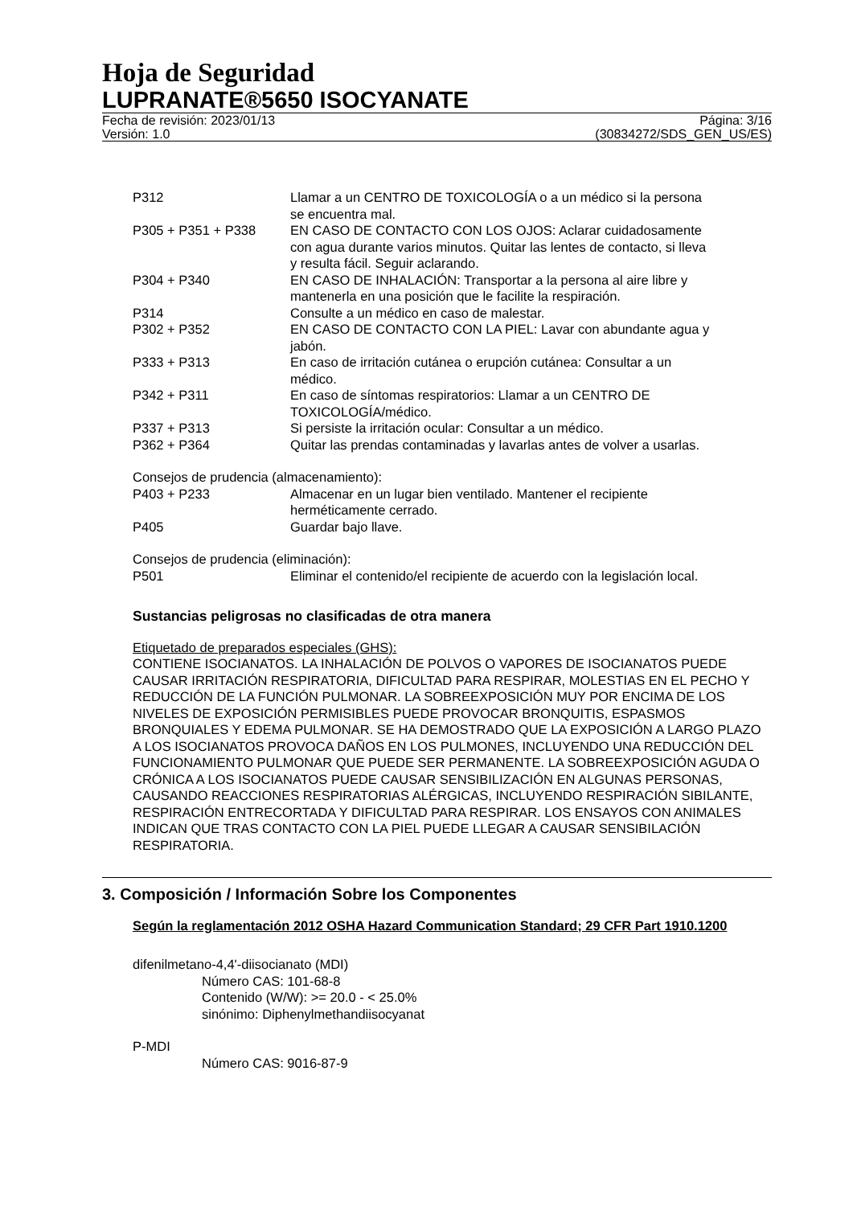Hoja de Seguridad
LUPRANATE®5650 ISOCYANATE
Fecha de revisión: 2023/01/13 Página: 3/16
Versión: 1.0 (30834272/SDS_GEN_US/ES)
| P312 | Llamar a un CENTRO DE TOXICOLOGÍA o a un médico si la persona se encuentra mal. |
| P305 + P351 + P338 | EN CASO DE CONTACTO CON LOS OJOS: Aclarar cuidadosamente con agua durante varios minutos. Quitar las lentes de contacto, si lleva y resulta fácil. Seguir aclarando. |
| P304 + P340 | EN CASO DE INHALACIÓN: Transportar a la persona al aire libre y mantenerla en una posición que le facilite la respiración. |
| P314 | Consulte a un médico en caso de malestar. |
| P302 + P352 | EN CASO DE CONTACTO CON LA PIEL: Lavar con abundante agua y jabón. |
| P333 + P313 | En caso de irritación cutánea o erupción cutánea: Consultar a un médico. |
| P342 + P311 | En caso de síntomas respiratorios: Llamar a un CENTRO DE TOXICOLOGÍA/médico. |
| P337 + P313 | Si persiste la irritación ocular: Consultar a un médico. |
| P362 + P364 | Quitar las prendas contaminadas y lavarlas antes de volver a usarlas. |
Consejos de prudencia (almacenamiento):
| P403 + P233 | Almacenar en un lugar bien ventilado. Mantener el recipiente herméticamente cerrado. |
| P405 | Guardar bajo llave. |
Consejos de prudencia (eliminación):
| P501 | Eliminar el contenido/el recipiente de acuerdo con la legislación local. |
Sustancias peligrosas no clasificadas de otra manera
Etiquetado de preparados especiales (GHS):
CONTIENE ISOCIANATOS. LA INHALACIÓN DE POLVOS O VAPORES DE ISOCIANATOS PUEDE CAUSAR IRRITACIÓN RESPIRATORIA, DIFICULTAD PARA RESPIRAR, MOLESTIAS EN EL PECHO Y REDUCCIÓN DE LA FUNCIÓN PULMONAR. LA SOBREEXPOSICIÓN MUY POR ENCIMA DE LOS NIVELES DE EXPOSICIÓN PERMISIBLES PUEDE PROVOCAR BRONQUITIS, ESPASMOS BRONQUIALES Y EDEMA PULMONAR. SE HA DEMOSTRADO QUE LA EXPOSICIÓN A LARGO PLAZO A LOS ISOCIANATOS PROVOCA DAÑOS EN LOS PULMONES, INCLUYENDO UNA REDUCCIÓN DEL FUNCIONAMIENTO PULMONAR QUE PUEDE SER PERMANENTE. LA SOBREEXPOSICIÓN AGUDA O CRÓNICA A LOS ISOCIANATOS PUEDE CAUSAR SENSIBILIZACIÓN EN ALGUNAS PERSONAS, CAUSANDO REACCIONES RESPIRATORIAS ALÉRGICAS, INCLUYENDO RESPIRACIÓN SIBILANTE, RESPIRACIÓN ENTRECORTADA Y DIFICULTAD PARA RESPIRAR. LOS ENSAYOS CON ANIMALES INDICAN QUE TRAS CONTACTO CON LA PIEL PUEDE LLEGAR A CAUSAR SENSIBILACIÓN RESPIRATORIA.
3. Composición / Información Sobre los Componentes
Según la reglamentación 2012 OSHA Hazard Communication Standard; 29 CFR Part 1910.1200
difenilmetano-4,4'-diisocianato (MDI)
Número CAS: 101-68-8
Contenido (W/W): >= 20.0 - < 25.0%
sinónimo: Diphenylmethandiisocyanat
P-MDI
Número CAS: 9016-87-9